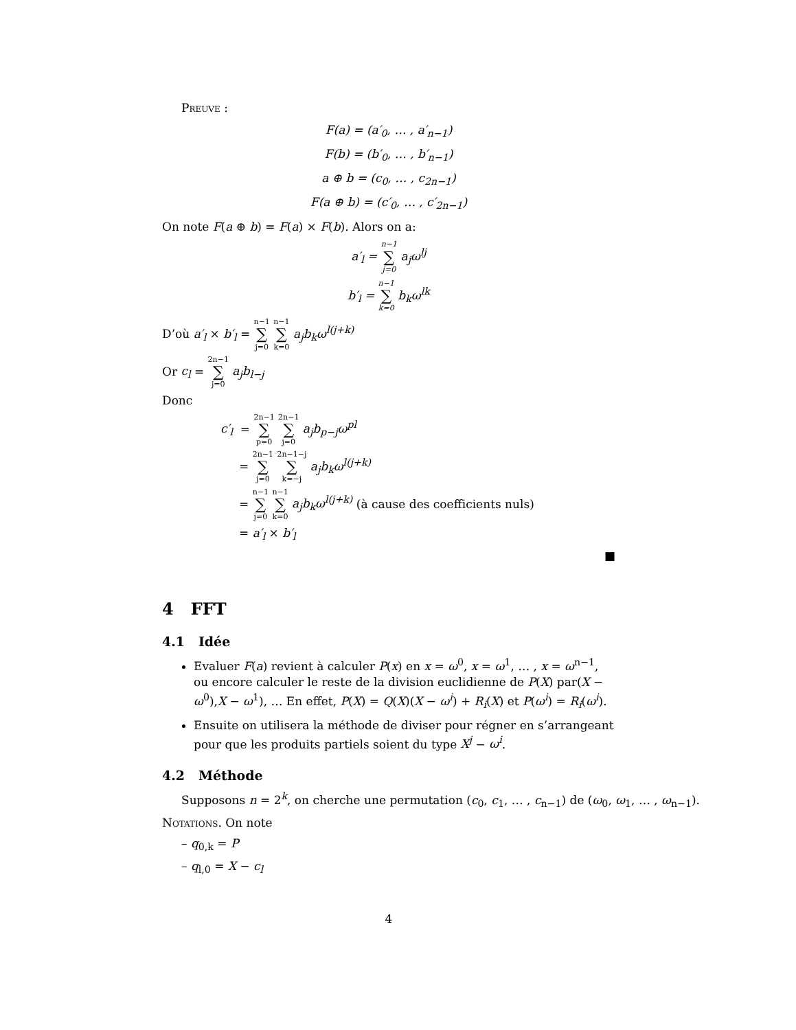Preuve :
F(a) = (a′<sub>0</sub>, … , a′<sub>n−1</sub>)
F(b) = (b′<sub>0</sub>, … , b′<sub>n−1</sub>)
a ⊕ b = (c<sub>0</sub>, … , c<sub>2n−1</sub>)
F(a ⊕ b) = (c′<sub>0</sub>, … , c′<sub>2n−1</sub>)
On note F(a ⊕ b) = F(a) × F(b). Alors on a:
a′<sub>l</sub> = n−1 ∑ j=0 a<sub>j</sub>ω<sup>lj</sup>
b′<sub>l</sub> = n−1 ∑ k=0 b<sub>k</sub>ω<sup>lk</sup>
D’où a′<sub>l</sub> × b′<sub>l</sub> = n−1 ∑ j=0 n−1 ∑ k=0 a<sub>j</sub>b<sub>k</sub>ω<sup>l(j+k)</sup>
Or c<sub>l</sub> = 2n−1 ∑ j=0 a<sub>j</sub>b<sub>l−j</sub>
Donc
c′<sub>l</sub> = 2n−1 ∑ p=0 2n−1 ∑ j=0 a<sub>j</sub>b<sub>p−j</sub>ω<sup>pl</sup>
= 2n−1 ∑ j=0 2n−1−j ∑ k=−j a<sub>j</sub>b<sub>k</sub>ω<sup>l(j+k)</sup>
= n−1 ∑ j=0 n−1 ∑ k=0 a<sub>j</sub>b<sub>k</sub>ω<sup>l(j+k)</sup> (à cause des coefficients nuls)
= a′<sub>l</sub> × b′<sub>l</sub>
■
4 FFT
4.1 Idée
Evaluer F(a) revient à calculer P(x) en x = ω<sup>0</sup>, x = ω<sup>1</sup>, … , x = ω<sup>n−1</sup>, ou encore calculer le reste de la division euclidienne de P(X) par(X − ω<sup>0</sup>),X − ω<sup>1</sup>), … En effet, P(X) = Q(X)(X − ω<sup>i</sup>) + R<sub>i</sub>(X) et P(ω<sup>i</sup>) = R<sub>i</sub>(ω<sup>i</sup>).
Ensuite on utilisera la méthode de diviser pour régner en s’arrangeant pour que les produits partiels soient du type X<sup>j</sup> − ω<sup>i</sup>.
4.2 Méthode
Supposons n = 2<sup>k</sup>, on cherche une permutation (c<sub>0</sub>, c<sub>1</sub>, … , c<sub>n−1</sub>) de (ω<sub>0</sub>, ω<sub>1</sub>, … , ω<sub>n−1</sub>).
Notations. On note
– q<sub>0,k</sub> = P
– q<sub>l,0</sub> = X − c<sub>l</sub>
4